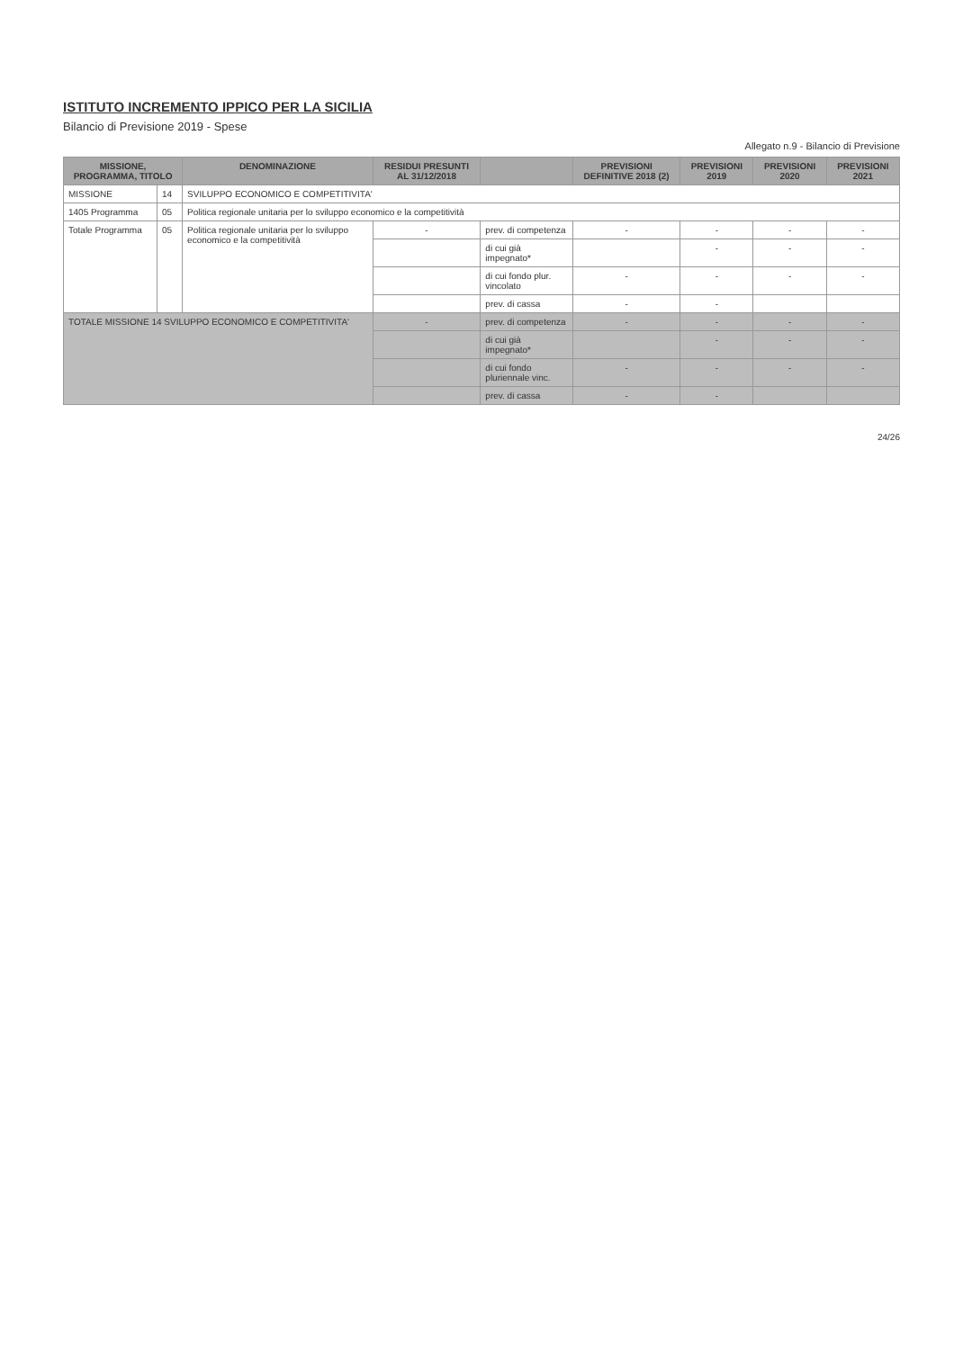ISTITUTO INCREMENTO IPPICO PER LA SICILIA
Bilancio di Previsione 2019 - Spese
Allegato n.9 - Bilancio di Previsione
| MISSIONE, PROGRAMMA, TITOLO | | DENOMINAZIONE | RESIDUI PRESUNTI AL 31/12/2018 | | PREVISIONI DEFINITIVE 2018 (2) | PREVISIONI 2019 | PREVISIONI 2020 | PREVISIONI 2021 |
| --- | --- | --- | --- | --- | --- | --- | --- | --- |
| MISSIONE | 14 | SVILUPPO ECONOMICO E COMPETITIVITA' | | | | | | |
| 1405 Programma | 05 | Politica regionale unitaria per lo sviluppo economico e la competitività | | | | | | |
| Totale Programma | 05 | Politica regionale unitaria per lo sviluppo economico e la competitività | - | prev. di competenza | - | - | - | - |
| | | | | di cui già impegnato* | | - | - | - |
| | | | | di cui fondo plur. vincolato | - | - | - | - |
| | | | | prev. di cassa | - | - | | |
| TOTALE MISSIONE 14 SVILUPPO ECONOMICO E COMPETITIVITA' | | | - | prev. di competenza | - | - | - | - |
| | | | | di cui già impegnato* | | - | - | - |
| | | | | di cui fondo pluriennale vinc. | - | - | - | - |
| | | | | prev. di cassa | - | - | | |
24/26